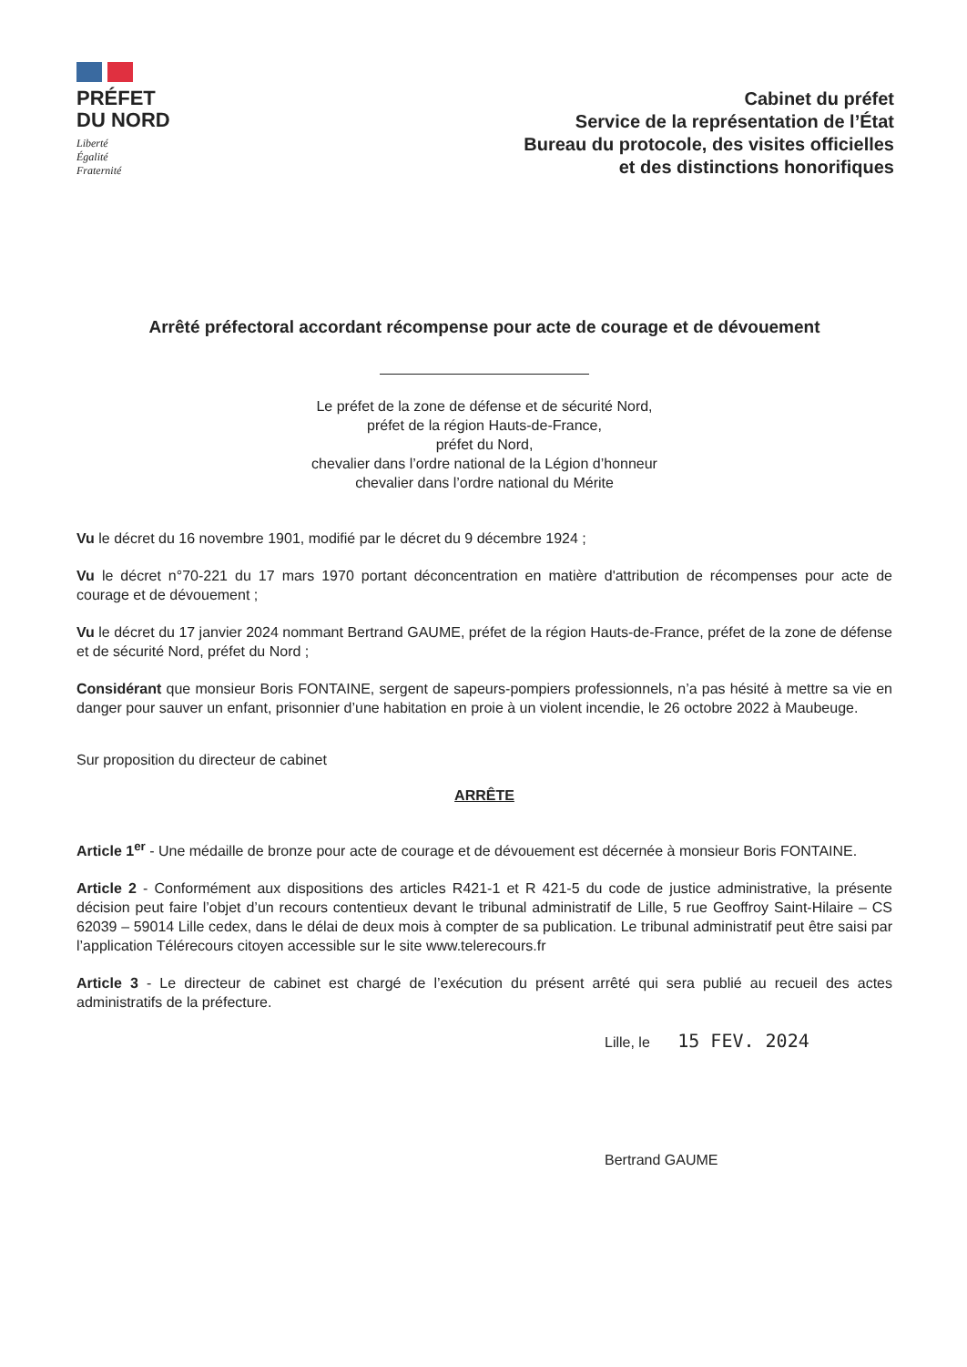PRÉFET
DU NORD
Liberté
Égalité
Fraternité
Cabinet du préfet
Service de la représentation de l’État
Bureau du protocole, des visites officielles
et des distinctions honorifiques
Arrêté préfectoral accordant récompense pour acte de courage et de dévouement
Le préfet de la zone de défense et de sécurité Nord,
préfet de la région Hauts-de-France,
préfet du Nord,
chevalier dans l’ordre national de la Légion d’honneur
chevalier dans l’ordre national du Mérite
Vu le décret du 16 novembre 1901, modifié par le décret du 9 décembre 1924 ;
Vu le décret n°70-221 du 17 mars 1970 portant déconcentration en matière d'attribution de récompenses pour acte de courage et de dévouement ;
Vu le décret du 17 janvier 2024 nommant Bertrand GAUME, préfet de la région Hauts-de-France, préfet de la zone de défense et de sécurité Nord, préfet du Nord ;
Considérant que monsieur Boris FONTAINE, sergent de sapeurs-pompiers professionnels, n’a pas hésité à mettre sa vie en danger pour sauver un enfant, prisonnier d’une habitation en proie à un violent incendie, le 26 octobre 2022 à Maubeuge.
Sur proposition du directeur de cabinet
ARRÊTE
Article 1<sup>er</sup> - Une médaille de bronze pour acte de courage et de dévouement est décernée à monsieur Boris FONTAINE.
Article 2 - Conformément aux dispositions des articles R421-1 et R 421-5 du code de justice administrative, la présente décision peut faire l’objet d’un recours contentieux devant le tribunal administratif de Lille, 5 rue Geoffroy Saint-Hilaire – CS 62039 – 59014 Lille cedex, dans le délai de deux mois à compter de sa publication. Le tribunal administratif peut être saisi par l’application Télérecours citoyen accessible sur le site www.telerecours.fr
Article 3 - Le directeur de cabinet est chargé de l’exécution du présent arrêté qui sera publié au recueil des actes administratifs de la préfecture.
Lille, le 15 FEV. 2024
Bertrand GAUME